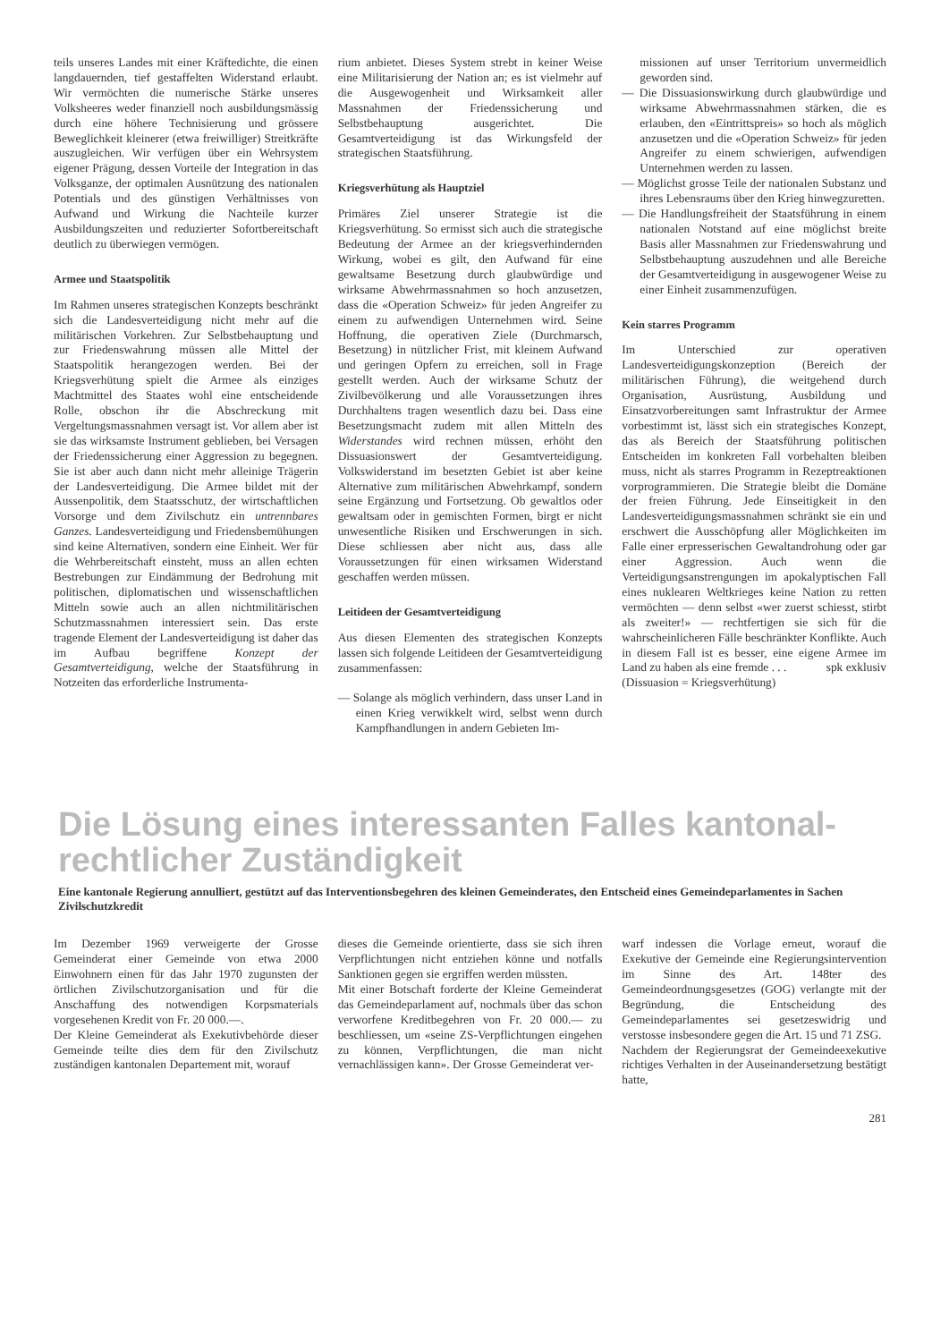teils unseres Landes mit einer Kräftedichte, die einen langdauernden, tief gestaffelten Widerstand erlaubt. Wir vermöchten die numerische Stärke unseres Volksheeres weder finanziell noch ausbildungsmässig durch eine höhere Technisierung und grössere Beweglichkeit kleinerer (etwa freiwilliger) Streitkräfte auszugleichen. Wir verfügen über ein Wehrsystem eigener Prägung, dessen Vorteile der Integration in das Volksganze, der optimalen Ausnützung des nationalen Potentials und des günstigen Verhältnisses von Aufwand und Wirkung die Nachteile kurzer Ausbildungszeiten und reduzierter Sofortbereitschaft deutlich zu überwiegen vermögen.
Armee und Staatspolitik
Im Rahmen unseres strategischen Konzepts beschränkt sich die Landesverteidigung nicht mehr auf die militärischen Vorkehren. Zur Selbstbehauptung und zur Friedenswahrung müssen alle Mittel der Staatspolitik herangezogen werden. Bei der Kriegsverhütung spielt die Armee als einziges Machtmittel des Staates wohl eine entscheidende Rolle, obschon ihr die Abschreckung mit Vergeltungsmassnahmen versagt ist. Vor allem aber ist sie das wirksamste Instrument geblieben, bei Versagen der Friedenssicherung einer Aggression zu begegnen. Sie ist aber auch dann nicht mehr alleinige Trägerin der Landesverteidigung. Die Armee bildet mit der Aussenpolitik, dem Staatsschutz, der wirtschaftlichen Vorsorge und dem Zivilschutz ein untrennbares Ganzes. Landesverteidigung und Friedensbemühungen sind keine Alternativen, sondern eine Einheit. Wer für die Wehrbereitschaft einsteht, muss an allen echten Bestrebungen zur Eindämmung der Bedrohung mit politischen, diplomatischen und wissenschaftlichen Mitteln sowie auch an allen nichtmilitärischen Schutzmassnahmen interessiert sein. Das erste tragende Element der Landesverteidigung ist daher das im Aufbau begriffene Konzept der Gesamtverteidigung, welche der Staatsführung in Notzeiten das erforderliche Instrumenta-
rium anbietet. Dieses System strebt in keiner Weise eine Militarisierung der Nation an; es ist vielmehr auf die Ausgewogenheit und Wirksamkeit aller Massnahmen der Friedenssicherung und Selbstbehauptung ausgerichtet. Die Gesamtverteidigung ist das Wirkungsfeld der strategischen Staatsführung.
Kriegsverhütung als Hauptziel
Primäres Ziel unserer Strategie ist die Kriegsverhütung. So ermisst sich auch die strategische Bedeutung der Armee an der kriegsverhindernden Wirkung, wobei es gilt, den Aufwand für eine gewaltsame Besetzung durch glaubwürdige und wirksame Abwehrmassnahmen so hoch anzusetzen, dass die «Operation Schweiz» für jeden Angreifer zu einem zu aufwendigen Unternehmen wird. Seine Hoffnung, die operativen Ziele (Durchmarsch, Besetzung) in nützlicher Frist, mit kleinem Aufwand und geringen Opfern zu erreichen, soll in Frage gestellt werden. Auch der wirksame Schutz der Zivilbevölkerung und alle Voraussetzungen ihres Durchhaltens tragen wesentlich dazu bei. Dass eine Besetzungsmacht zudem mit allen Mitteln des Widerstandes wird rechnen müssen, erhöht den Dissuasionswert der Gesamtverteidigung. Volkswiderstand im besetzten Gebiet ist aber keine Alternative zum militärischen Abwehrkampf, sondern seine Ergänzung und Fortsetzung. Ob gewaltlos oder gewaltsam oder in gemischten Formen, birgt er nicht unwesentliche Risiken und Erschwerungen in sich. Diese schliessen aber nicht aus, dass alle Voraussetzungen für einen wirksamen Widerstand geschaffen werden müssen.
Leitideen der Gesamtverteidigung
Aus diesen Elementen des strategischen Konzepts lassen sich folgende Leitideen der Gesamtverteidigung zusammenfassen:
— Solange als möglich verhindern, dass unser Land in einen Krieg verwikkelt wird, selbst wenn durch Kampfhandlungen in andern Gebieten Im-
missionen auf unser Territorium unvermeidlich geworden sind.
— Die Dissuasionswirkung durch glaubwürdige und wirksame Abwehrmassnahmen stärken, die es erlauben, den «Eintrittspreis» so hoch als möglich anzusetzen und die «Operation Schweiz» für jeden Angreifer zu einem schwierigen, aufwendigen Unternehmen werden zu lassen.
— Möglichst grosse Teile der nationalen Substanz und ihres Lebensraums über den Krieg hinwegzuretten.
— Die Handlungsfreiheit der Staatsführung in einem nationalen Notstand auf eine möglichst breite Basis aller Massnahmen zur Friedenswahrung und Selbstbehauptung auszudehnen und alle Bereiche der Gesamtverteidigung in ausgewogener Weise zu einer Einheit zusammenzufügen.
Kein starres Programm
Im Unterschied zur operativen Landesverteidigungskonzeption (Bereich der militärischen Führung), die weitgehend durch Organisation, Ausrüstung, Ausbildung und Einsatzvorbereitungen samt Infrastruktur der Armee vorbestimmt ist, lässt sich ein strategisches Konzept, das als Bereich der Staatsführung politischen Entscheiden im konkreten Fall vorbehalten bleiben muss, nicht als starres Programm in Rezeptreaktionen vorprogrammieren. Die Strategie bleibt die Domäne der freien Führung. Jede Einseitigkeit in den Landesverteidigungsmassnahmen schränkt sie ein und erschwert die Ausschöpfung aller Möglichkeiten im Falle einer erpresserischen Gewaltandrohung oder gar einer Aggression. Auch wenn die Verteidigungsanstrengungen im apokalyptischen Fall eines nuklearen Weltkrieges keine Nation zu retten vermöchten — denn selbst «wer zuerst schiesst, stirbt als zweiter!» — rechtfertigen sie sich für die wahrscheinlicheren Fälle beschränkter Konflikte. Auch in diesem Fall ist es besser, eine eigene Armee im Land zu haben als eine fremde . . . spk exklusiv
(Dissuasion = Kriegsverhütung)
Die Lösung eines interessanten Falles kantonal-rechtlicher Zuständigkeit
Eine kantonale Regierung annulliert, gestützt auf das Interventionsbegehren des kleinen Gemeinderates, den Entscheid eines Gemeindeparlamentes in Sachen Zivilschutzkredit
Im Dezember 1969 verweigerte der Grosse Gemeinderat einer Gemeinde von etwa 2000 Einwohnern einen für das Jahr 1970 zugunsten der örtlichen Zivilschutzorganisation und für die Anschaffung des notwendigen Korpsmaterials vorgesehenen Kredit von Fr. 20 000.—.
Der Kleine Gemeinderat als Exekutivbehörde dieser Gemeinde teilte dies dem für den Zivilschutz zuständigen kantonalen Departement mit, worauf
dieses die Gemeinde orientierte, dass sie sich ihren Verpflichtungen nicht entziehen könne und notfalls Sanktionen gegen sie ergriffen werden müssten.
Mit einer Botschaft forderte der Kleine Gemeinderat das Gemeindeparlament auf, nochmals über das schon verworfene Kreditbegehren von Fr. 20 000.— zu beschliessen, um «seine ZS-Verpflichtungen eingehen zu können, Verpflichtungen, die man nicht vernachlässigen kann». Der Grosse Gemeinderat ver-
warf indessen die Vorlage erneut, worauf die Exekutive der Gemeinde eine Regierungsintervention im Sinne des Art. 148ter des Gemeindeordnungsgesetzes (GOG) verlangte mit der Begründung, die Entscheidung des Gemeindeparlamentes sei gesetzeswidrig und verstosse insbesondere gegen die Art. 15 und 71 ZSG.
Nachdem der Regierungsrat der Gemeindeexekutive richtiges Verhalten in der Auseinandersetzung bestätigt hatte,
281